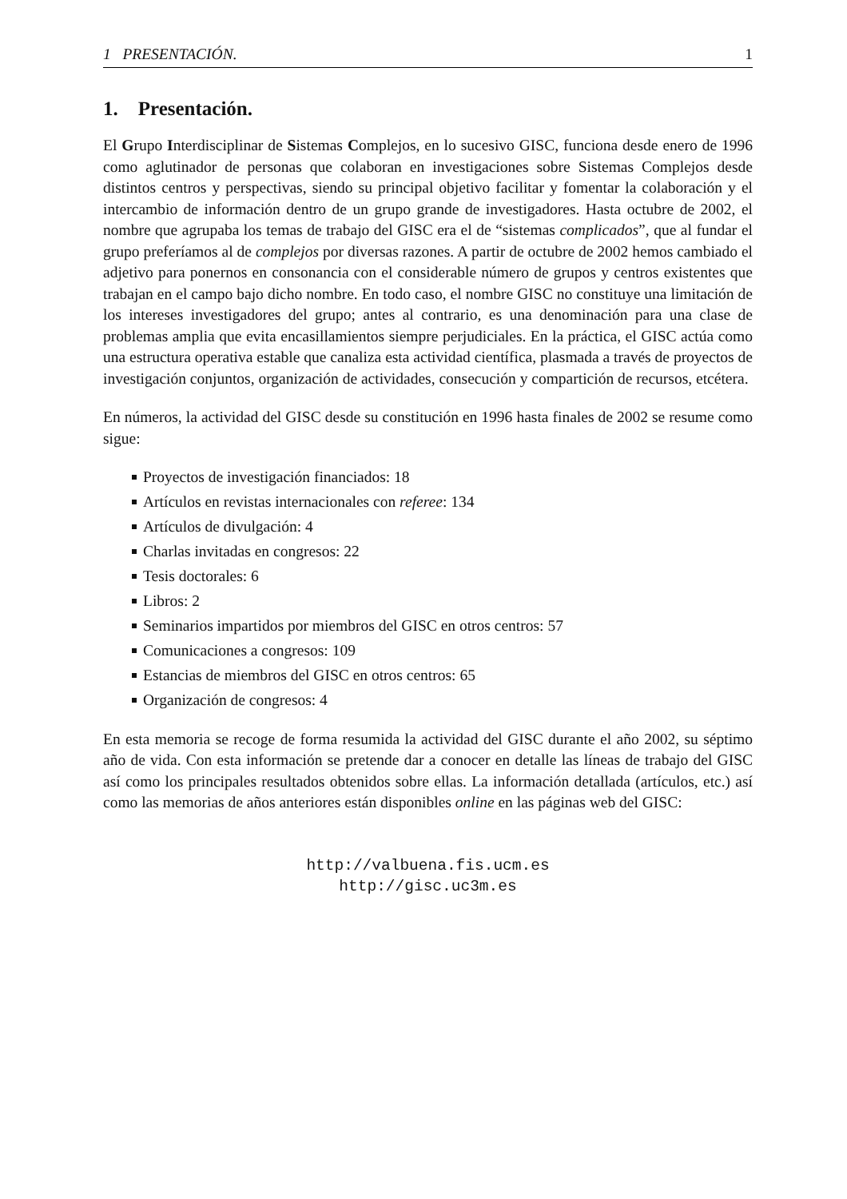1 PRESENTACIÓN. 1
1. Presentación.
El Grupo Interdisciplinar de Sistemas Complejos, en lo sucesivo GISC, funciona desde enero de 1996 como aglutinador de personas que colaboran en investigaciones sobre Sistemas Complejos desde distintos centros y perspectivas, siendo su principal objetivo facilitar y fomentar la colaboración y el intercambio de información dentro de un grupo grande de investigadores. Hasta octubre de 2002, el nombre que agrupaba los temas de trabajo del GISC era el de “sistemas complicados”, que al fundar el grupo preferíamos al de complejos por diversas razones. A partir de octubre de 2002 hemos cambiado el adjetivo para ponernos en consonancia con el considerable número de grupos y centros existentes que trabajan en el campo bajo dicho nombre. En todo caso, el nombre GISC no constituye una limitación de los intereses investigadores del grupo; antes al contrario, es una denominación para una clase de problemas amplia que evita encasillamientos siempre perjudiciales. En la práctica, el GISC actúa como una estructura operativa estable que canaliza esta actividad científica, plasmada a través de proyectos de investigación conjuntos, organización de actividades, consecución y compartición de recursos, etcétera.
En números, la actividad del GISC desde su constitución en 1996 hasta finales de 2002 se resume como sigue:
Proyectos de investigación financiados: 18
Artículos en revistas internacionales con referee: 134
Artículos de divulgación: 4
Charlas invitadas en congresos: 22
Tesis doctorales: 6
Libros: 2
Seminarios impartidos por miembros del GISC en otros centros: 57
Comunicaciones a congresos: 109
Estancias de miembros del GISC en otros centros: 65
Organización de congresos: 4
En esta memoria se recoge de forma resumida la actividad del GISC durante el año 2002, su séptimo año de vida. Con esta información se pretende dar a conocer en detalle las líneas de trabajo del GISC así como los principales resultados obtenidos sobre ellas. La información detallada (artículos, etc.) así como las memorias de años anteriores están disponibles online en las páginas web del GISC:
http://valbuena.fis.ucm.es
http://gisc.uc3m.es